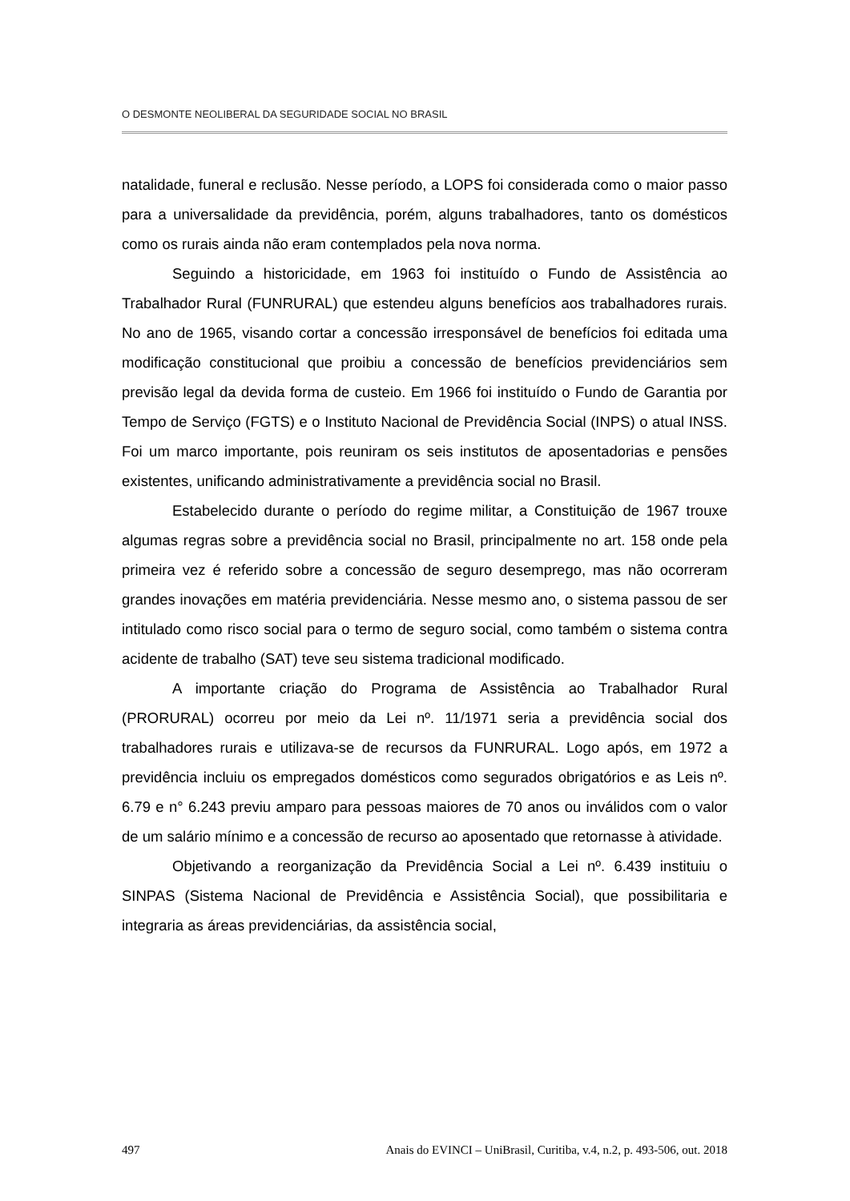O DESMONTE NEOLIBERAL DA SEGURIDADE SOCIAL NO BRASIL
natalidade, funeral e reclusão. Nesse período, a LOPS foi considerada como o maior passo para a universalidade da previdência, porém, alguns trabalhadores, tanto os domésticos como os rurais ainda não eram contemplados pela nova norma.
Seguindo a historicidade, em 1963 foi instituído o Fundo de Assistência ao Trabalhador Rural (FUNRURAL) que estendeu alguns benefícios aos trabalhadores rurais. No ano de 1965, visando cortar a concessão irresponsável de benefícios foi editada uma modificação constitucional que proibiu a concessão de benefícios previdenciários sem previsão legal da devida forma de custeio. Em 1966 foi instituído o Fundo de Garantia por Tempo de Serviço (FGTS) e o Instituto Nacional de Previdência Social (INPS) o atual INSS. Foi um marco importante, pois reuniram os seis institutos de aposentadorias e pensões existentes, unificando administrativamente a previdência social no Brasil.
Estabelecido durante o período do regime militar, a Constituição de 1967 trouxe algumas regras sobre a previdência social no Brasil, principalmente no art. 158 onde pela primeira vez é referido sobre a concessão de seguro desemprego, mas não ocorreram grandes inovações em matéria previdenciária. Nesse mesmo ano, o sistema passou de ser intitulado como risco social para o termo de seguro social, como também o sistema contra acidente de trabalho (SAT) teve seu sistema tradicional modificado.
A importante criação do Programa de Assistência ao Trabalhador Rural (PRORURAL) ocorreu por meio da Lei nº. 11/1971 seria a previdência social dos trabalhadores rurais e utilizava-se de recursos da FUNRURAL. Logo após, em 1972 a previdência incluiu os empregados domésticos como segurados obrigatórios e as Leis nº. 6.79 e n° 6.243 previu amparo para pessoas maiores de 70 anos ou inválidos com o valor de um salário mínimo e a concessão de recurso ao aposentado que retornasse à atividade.
Objetivando a reorganização da Previdência Social a Lei nº. 6.439 instituiu o SINPAS (Sistema Nacional de Previdência e Assistência Social), que possibilitaria e integraria as áreas previdenciárias, da assistência social,
497 Anais do EVINCI – UniBrasil, Curitiba, v.4, n.2, p. 493-506, out. 2018